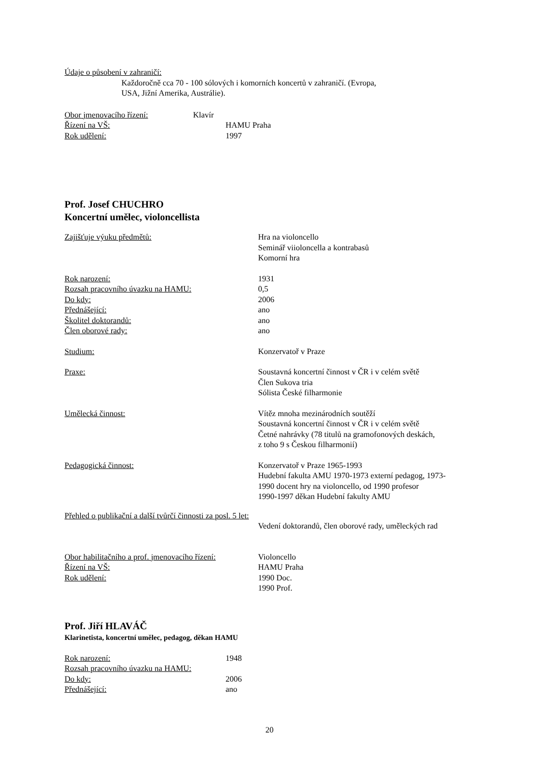Údaje o působení v zahraničí:
Každoročně cca 70 - 100 sólových i komorních koncertů v zahraničí. (Evropa,
USA, Jižní Amerika, Austrálie).
Obor jmenovacího řízení: Klavír
Řízení na VŠ: HAMU Praha
Rok udělení: 1997
Prof. Josef CHUCHRO
Koncertní umělec, violoncellista
Zajišťuje výuku předmětů: Hra na violoncello
Seminář viioloncella a kontrabasů
Komorní hra
Rok narození: 1931
Rozsah pracovního úvazku na HAMU: 0,5
Do kdy: 2006
Přednášející: ano
Školitel doktorandů: ano
Člen oborové rady: ano
Studium: Konzervatoř v Praze
Praxe: Soustavná koncertní činnost v ČR i v celém světě
Člen Sukova tria
Sólista České filharmonie
Umělecká činnost: Vítěz mnoha mezinárodních soutěží
Soustavná koncertní činnost v ČR i v celém světě
Četné nahrávky (78 titulů na gramofonových deskách,
z toho 9 s Českou filharmonií)
Pedagogická činnost: Konzervatoř v Praze 1965-1993
Hudební fakulta AMU 1970-1973 externí pedagog, 1973-
1990 docent hry na violoncello, od 1990 profesor
1990-1997 děkan Hudební fakulty AMU
Přehled o publikační a další tvůrčí činnosti za posl. 5 let:
Vedení doktorandů, člen oborové rady, uměleckých rad
Obor habilitačního a prof. jmenovacího řízení: Violoncello
Řízení na VŠ: HAMU Praha
Rok udělení: 1990 Doc.
1990 Prof.
Prof. Jiří HLAVÁČ
Klarinetista, koncertní umělec, pedagog, děkan HAMU
Rok narození: 1948
Rozsah pracovního úvazku na HAMU:
Do kdy: 2006
Přednášející: ano
20